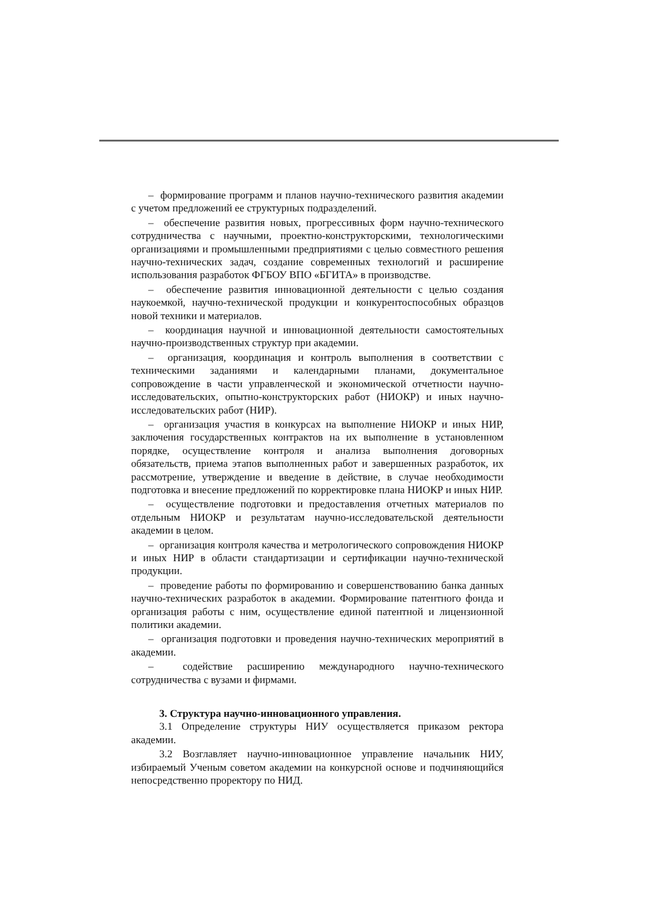– формирование программ и планов научно-технического развития академии с учетом предложений ее структурных подразделений.
– обеспечение развития новых, прогрессивных форм научно-технического сотрудничества с научными, проектно-конструкторскими, технологическими организациями и промышленными предприятиями с целью совместного решения научно-технических задач, создание современных технологий и расширение использования разработок ФГБОУ ВПО «БГИТА» в производстве.
– обеспечение развития инновационной деятельности с целью создания наукоемкой, научно-технической продукции и конкурентоспособных образцов новой техники и материалов.
– координация научной и инновационной деятельности самостоятельных научно-производственных структур при академии.
– организация, координация и контроль выполнения в соответствии с техническими заданиями и календарными планами, документальное сопровождение в части управленческой и экономической отчетности научно-исследовательских, опытно-конструкторских работ (НИОКР) и иных научно-исследовательских работ (НИР).
– организация участия в конкурсах на выполнение НИОКР и иных НИР, заключения государственных контрактов на их выполнение в установленном порядке, осуществление контроля и анализа выполнения договорных обязательств, приема этапов выполненных работ и завершенных разработок, их рассмотрение, утверждение и введение в действие, в случае необходимости подготовка и внесение предложений по корректировке плана НИОКР и иных НИР.
– осуществление подготовки и предоставления отчетных материалов по отдельным НИОКР и результатам научно-исследовательской деятельности академии в целом.
– организация контроля качества и метрологического сопровождения НИОКР и иных НИР в области стандартизации и сертификации научно-технической продукции.
– проведение работы по формированию и совершенствованию банка данных научно-технических разработок в академии. Формирование патентного фонда и организация работы с ним, осуществление единой патентной и лицензионной политики академии.
– организация подготовки и проведения научно-технических мероприятий в академии.
– содействие расширению международного научно-технического сотрудничества с вузами и фирмами.
3. Структура научно-инновационного управления.
3.1 Определение структуры НИУ осуществляется приказом ректора академии.
3.2 Возглавляет научно-инновационное управление начальник НИУ, избираемый Ученым советом академии на конкурсной основе и подчиняющийся непосредственно проректору по НИД.